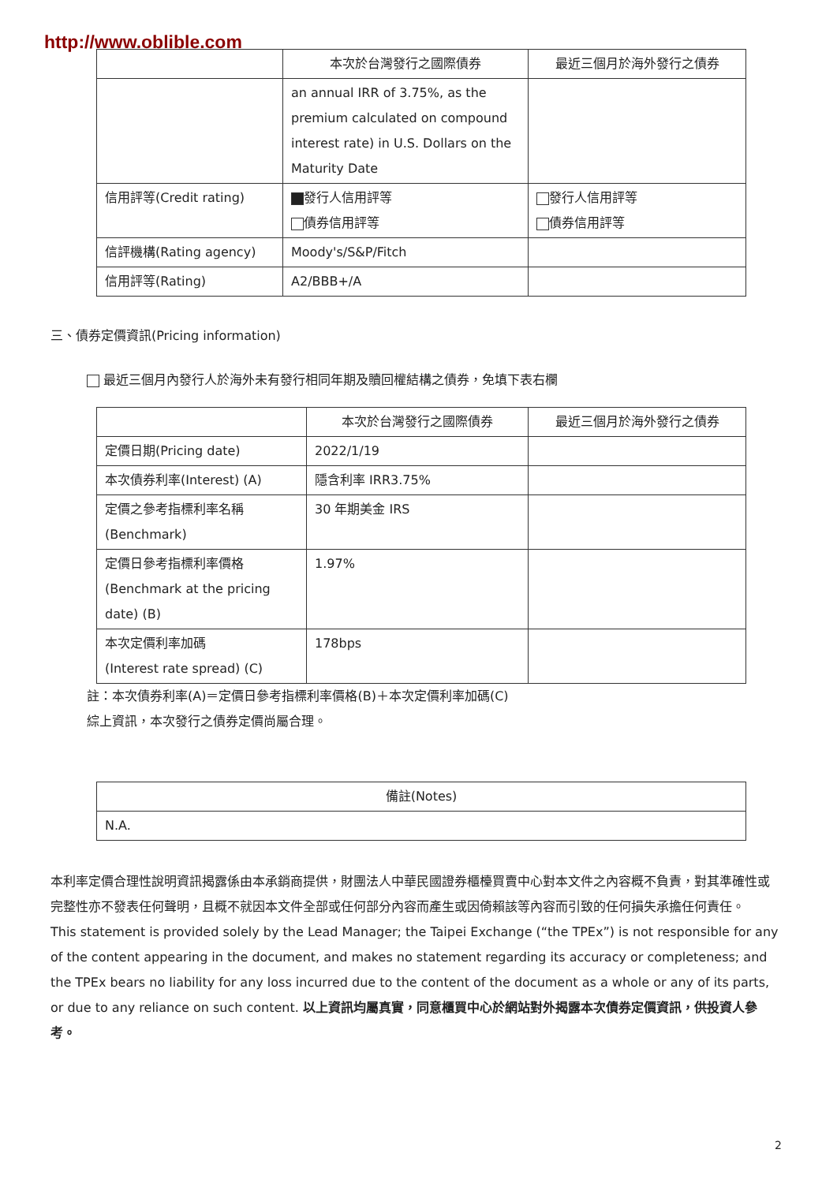http://www.oblible.com
| | 本次於台灣發行之國際債券 | 最近三個月於海外發行之債券 |
| --- | --- | --- |
| | an annual IRR of 3.75%, as the premium calculated on compound interest rate) in U.S. Dollars on the Maturity Date | |
| 信用評等(Credit rating) | 發行人信用評等 債券信用評等 | 發行人信用評等 債券信用評等 |
| 信評機構(Rating agency) | Moody's/S&P/Fitch | |
| 信用評等(Rating) | A2/BBB+/A | |
三、債券定價資訊(Pricing information)
最近三個月內發行人於海外未有發行相同年期及贖回權結構之債券，免填下表右欄
| | 本次於台灣發行之國際債券 | 最近三個月於海外發行之債券 |
| --- | --- | --- |
| 定價日期(Pricing date) | 2022/1/19 | |
| 本次債券利率(Interest) (A) | 隱含利率 IRR3.75% | |
| 定價之參考指標利率名稱 (Benchmark) | 30 年期美金 IRS | |
| 定價日參考指標利率價格 (Benchmark at the pricing date) (B) | 1.97% | |
| 本次定價利率加碼 (Interest rate spread) (C) | 178bps | |
註：本次債券利率(A)＝定價日參考指標利率價格(B)＋本次定價利率加碼(C)
綜上資訊，本次發行之債券定價尚屬合理。
| 備註(Notes) |
| --- |
| N.A. |
本利率定價合理性說明資訊揭露係由本承銷商提供，財團法人中華民國證券櫃檯買賣中心對本文件之內容概不負責，對其準確性或完整性亦不發表任何聲明，且概不就因本文件全部或任何部分內容而產生或因倚賴該等內容而引致的任何損失承擔任何責任。
This statement is provided solely by the Lead Manager; the Taipei Exchange (“the TPEx”) is not responsible for any of the content appearing in the document, and makes no statement regarding its accuracy or completeness; and the TPEx bears no liability for any loss incurred due to the content of the document as a whole or any of its parts, or due to any reliance on such content. 以上資訊均屬真實，同意櫃買中心於網站對外揭露本次債券定價資訊，供投資人參考。
2